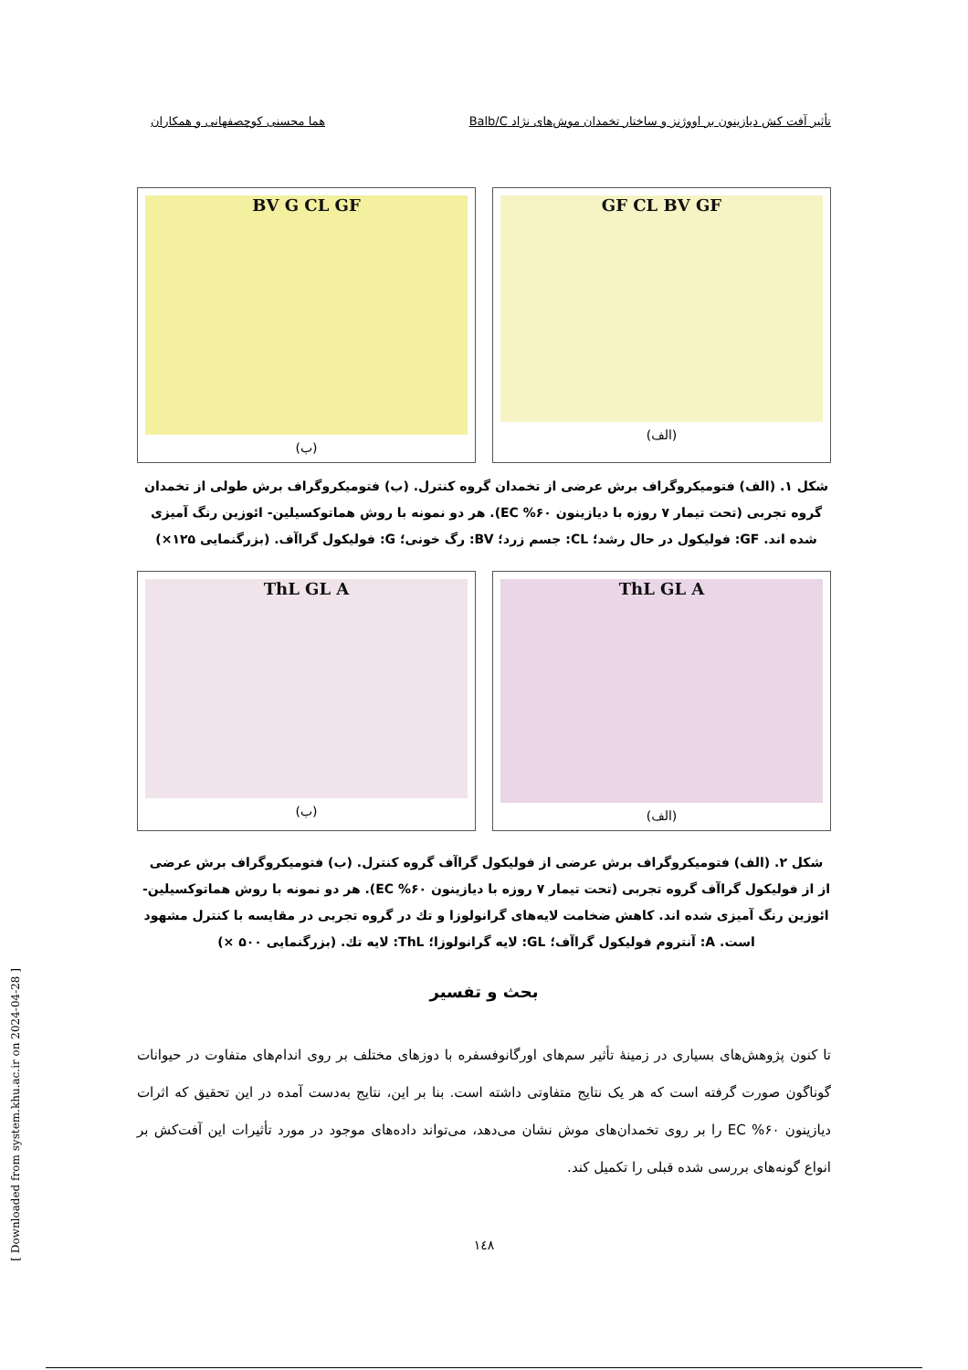تأثیر آفت کش دیازینون بر اووژنز و ساختار تخمدان موش‌های نژاد Balb/C هما محسنی کوچصفهانی و همکاران
GF CL BV GF
(الف)
BV G CL GF
(ب)
شکل ۱. (الف) فتومیکروگراف برش عرضی از تخمدان گروه کنترل. (ب) فتومیکروگراف برش طولی از تخمدان گروه تجربی (تحت تیمار ۷ روزه با دیازینون ۶۰% EC). هر دو نمونه با روش هماتوکسیلین- ائوزین رنگ آمیزی شده اند. GF: فولیکول در حال رشد؛ CL: جسم زرد؛ BV: رگ خونی؛ G: فولیکول گراآف. (بزرگنمایی ۱۲۵×)
ThL GL A
(الف)
ThL GL A
(ب)
شکل ۲. (الف) فتومیکروگراف برش عرضی از فولیکول گراآف گروه کنترل. (ب) فتومیکروگراف برش عرضی از از فولیکول گراآف گروه تجربی (تحت تیمار ۷ روزه با دیازینون ۶۰% EC). هر دو نمونه با روش هماتوکسیلین- ائوزین رنگ آمیزی شده اند. کاهش ضخامت لایه‌های گرانولوزا و تك در گروه تجربی در مقایسه با کنترل مشهود است. A: آنتروم فولیکول گراآف؛ GL: لایه گرانولوزا؛ ThL: لایه تك. (بزرگنمایی ۵۰۰ ×)
بحث و تفسیر
تا کنون پژوهش‌های بسیاری در زمینهٔ تأثیر سم‌های اورگانوفسفره با دوزهای مختلف بر روی اندام‌های متفاوت در حیوانات گوناگون صورت گرفته است که هر یک نتایج متفاوتی داشته است. بنا بر این، نتایج به‌دست آمده در این تحقیق که اثرات دیازینون ۶۰% EC را بر روی تخمدان‌های موش نشان می‌دهد، می‌تواند داده‌های موجود در مورد تأثیرات این آفت‌کش بر انواع گونه‌های بررسی شده قبلی را تکمیل کند.
۱٤۸
[ Downloaded from system.khu.ac.ir on 2024-04-28 ]